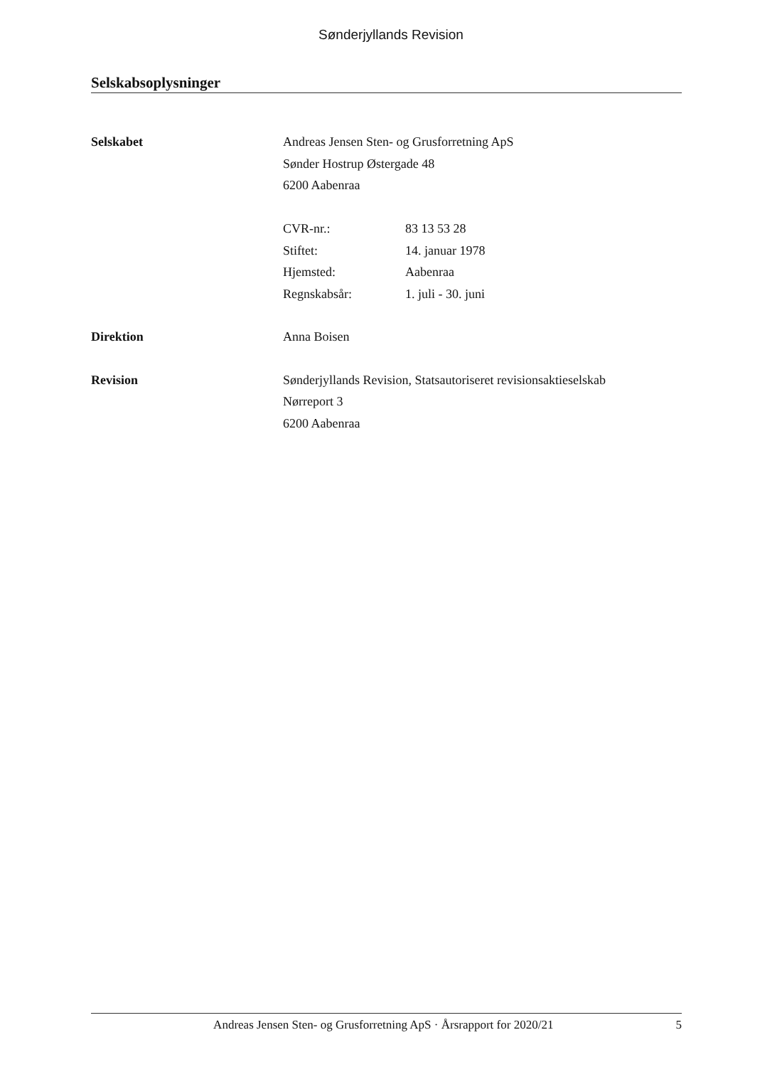Sønderjyllands Revision
Selskabsoplysninger
Selskabet Andreas Jensen Sten- og Grusforretning ApS
Sønder Hostrup Østergade 48
6200 Aabenraa
CVR-nr.: 83 13 53 28
Stiftet: 14. januar 1978
Hjemsted: Aabenraa
Regnskabsår: 1. juli - 30. juni
Direktion Anna Boisen
Revision Sønderjyllands Revision, Statsautoriseret revisionsaktieselskab
Nørreport 3
6200 Aabenraa
Andreas Jensen Sten- og Grusforretning ApS · Årsrapport for 2020/21 5